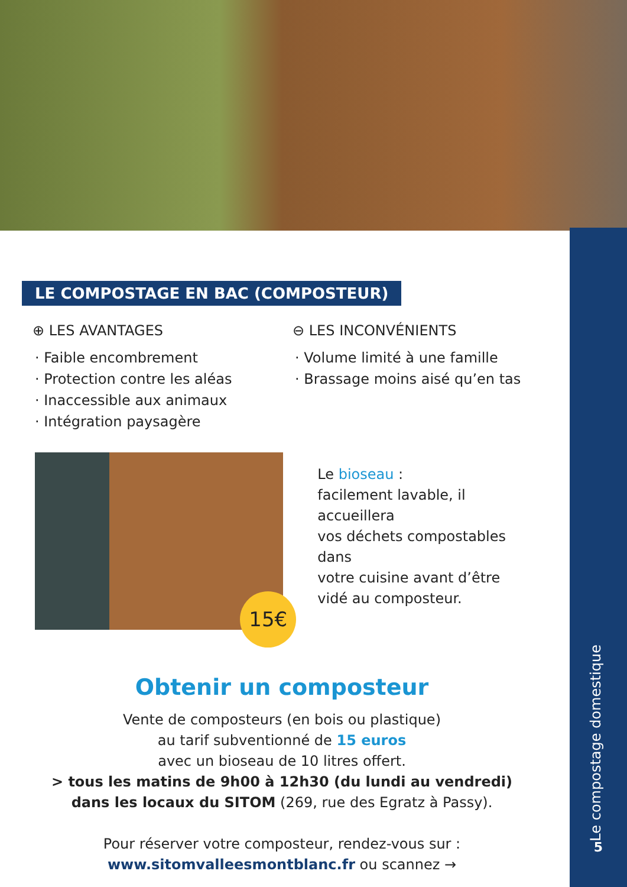Le compostage domestique
5
LE COMPOSTAGE EN BAC (COMPOSTEUR)
⊕ LES AVANTAGES
· Faible encombrement
· Protection contre les aléas
· Inaccessible aux animaux
· Intégration paysagère
⊖ LES INCONVÉNIENTS
· Volume limité à une famille
· Brassage moins aisé qu’en tas
15€
Le bioseau :
facilement lavable, il accueillera
vos déchets compostables dans
votre cuisine avant d’être
vidé au composteur.
Obtenir un composteur
Vente de composteurs (en bois ou plastique)
au tarif subventionné de 15 euros
avec un bioseau de 10 litres offert.
> tous les matins de 9h00 à 12h30 (du lundi au vendredi)
dans les locaux du SITOM (269, rue des Egratz à Passy).
Pour réserver votre composteur, rendez-vous sur :
www.sitomvalleesmontblanc.fr ou scannez →